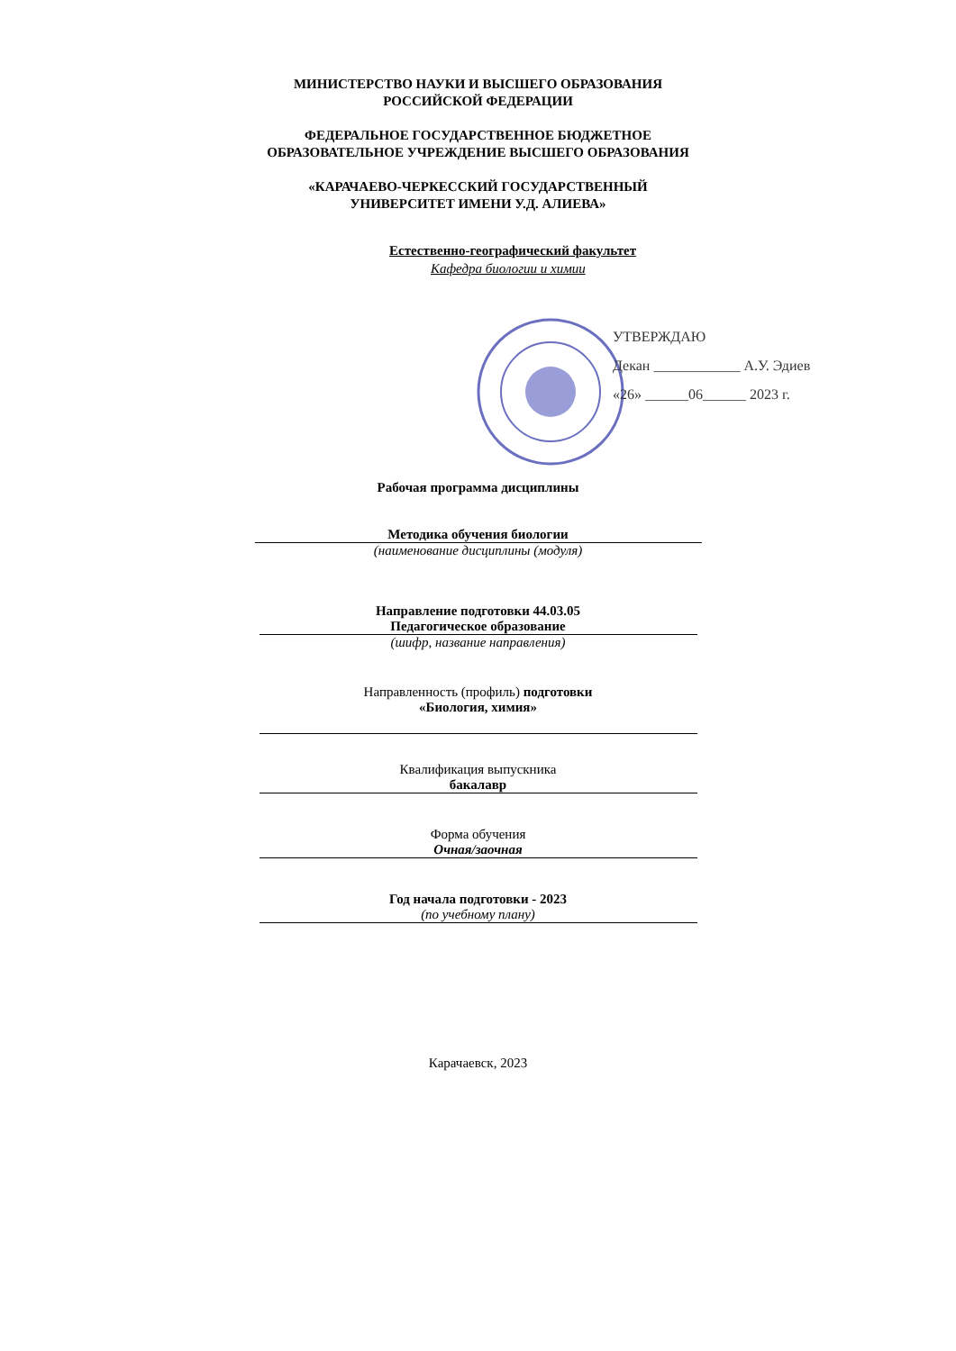МИНИСТЕРСТВО НАУКИ И ВЫСШЕГО ОБРАЗОВАНИЯ
РОССИЙСКОЙ ФЕДЕРАЦИИ
ФЕДЕРАЛЬНОЕ ГОСУДАРСТВЕННОЕ БЮДЖЕТНОЕ
ОБРАЗОВАТЕЛЬНОЕ УЧРЕЖДЕНИЕ ВЫСШЕГО ОБРАЗОВАНИЯ
«КАРАЧАЕВО-ЧЕРКЕССКИЙ ГОСУДАРСТВЕННЫЙ
УНИВЕРСИТЕТ ИМЕНИ У.Д. АЛИЕВА»
Естественно-географический факультет
Кафедра биологии и химии
УТВЕРЖДАЮ
Декан ____________ А.У. Эдиев
«26» ______06______ 2023 г.
Рабочая программа дисциплины
Методика обучения биологии
(наименование дисциплины (модуля)
Направление подготовки 44.03.05
Педагогическое образование
(шифр, название направления)
Направленность (профиль) подготовки
«Биология, химия»
Квалификация выпускника
бакалавр
Форма обучения
Очная/заочная
Год начала подготовки - 2023
(по учебному плану)
Карачаевск, 2023